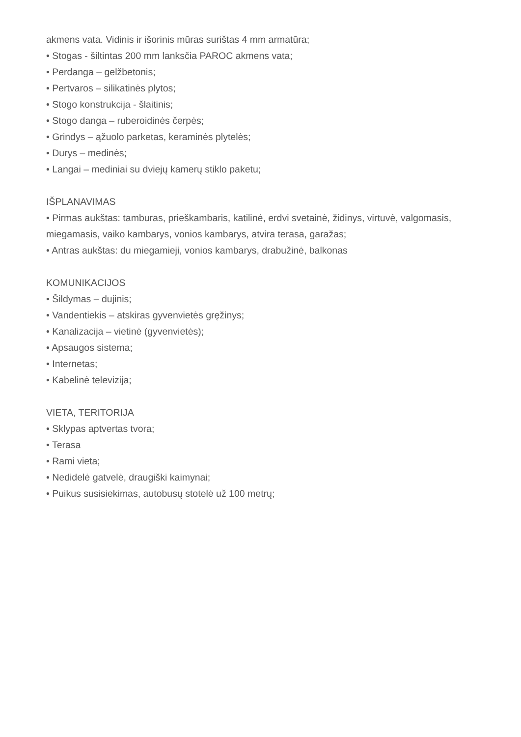akmens vata. Vidinis ir išorinis mūras surištas 4 mm armatūra;
• Stogas - šiltintas 200 mm lanksčia PAROC akmens vata;
• Perdanga – gelžbetonis;
• Pertvaros – silikatinės plytos;
• Stogo konstrukcija - šlaitinis;
• Stogo danga – ruberoidinės čerpės;
• Grindys – ąžuolo parketas, keraminės plytelės;
• Durys – medinės;
• Langai – mediniai su dviejų kamerų stiklo paketu;
IŠPLANAVIMAS
• Pirmas aukštas: tamburas, prieškambaris, katilinė, erdvi svetainė, židinys, virtuvė, valgomasis, miegamasis, vaiko kambarys, vonios kambarys, atvira terasa, garažas;
• Antras aukštas: du miegamieji, vonios kambarys, drabužinė, balkonas
KOMUNIKACIJOS
• Šildymas – dujinis;
• Vandentiekis – atskiras gyvenvietės gręžinys;
• Kanalizacija – vietinė (gyvenvietės);
• Apsaugos sistema;
• Internetas;
• Kabelinė televizija;
VIETA, TERITORIJA
• Sklypas aptvertas tvora;
• Terasa
• Rami vieta;
• Nedidelė gatvelė, draugiški kaimynai;
• Puikus susisiekimas, autobusų stotelė už 100 metrų;